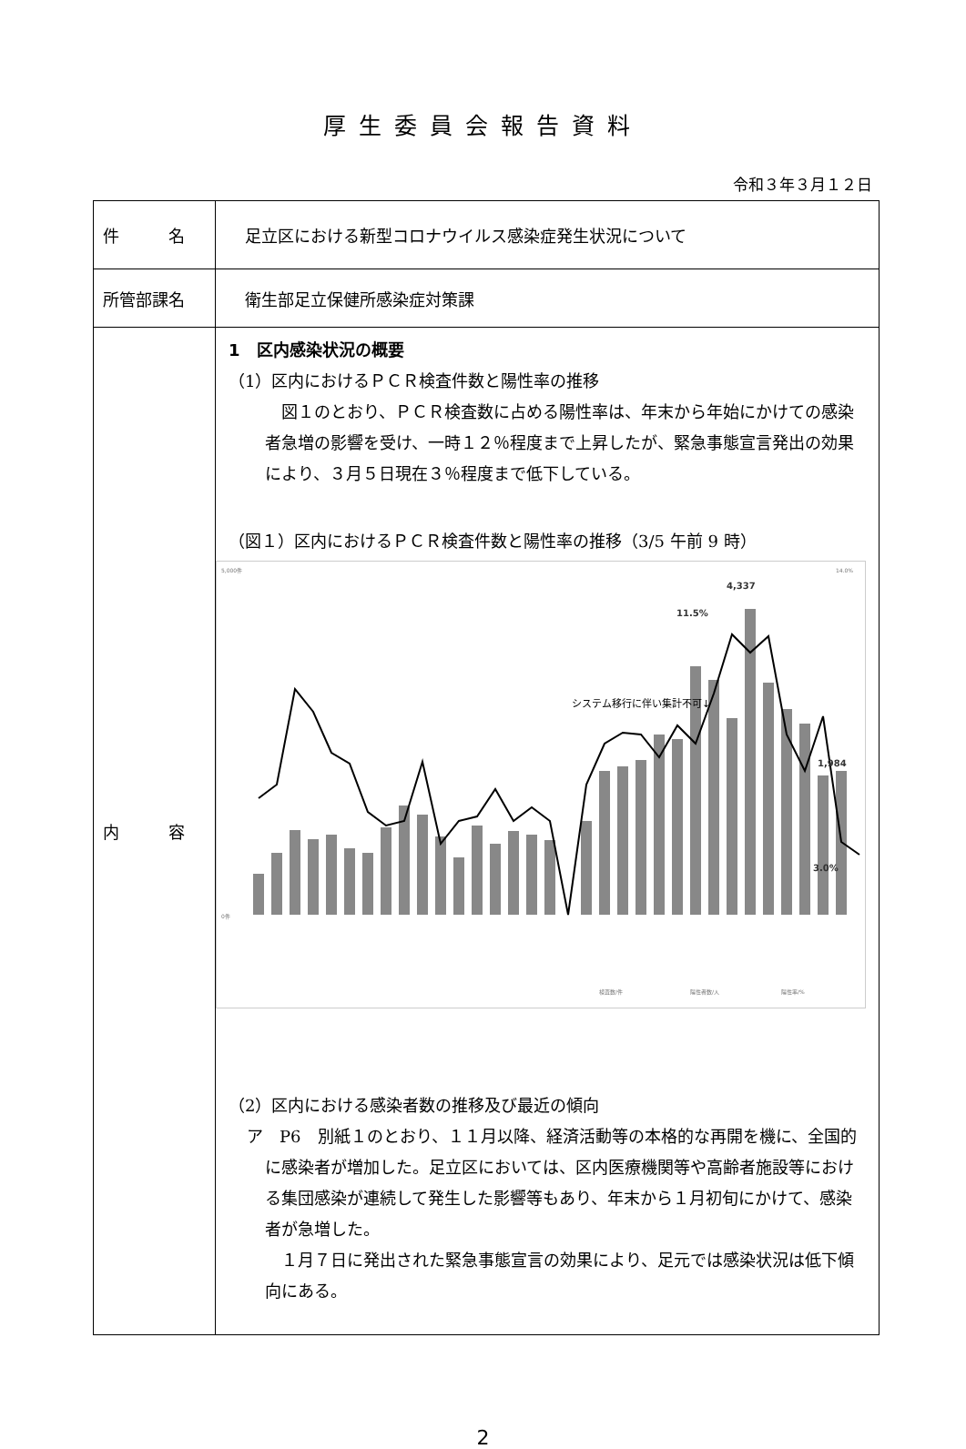厚生委員会報告資料
令和３年３月１２日
| 件 名 | 足立区における新型コロナウイルス感染症発生状況について |
| 所管部課名 | 衛生部足立保健所感染症対策課 |
| 内 容 | 1 区内感染状況の概要 （1）区内におけるＰＣＲ検査件数と陽性率の推移 図１のとおり、ＰＣＲ検査数に占める陽性率は、年末から年始にかけての感染者急増の影響を受け、一時１２％程度まで上昇したが、緊急事態宣言発出の効果により、３月５日現在３％程度まで低下している。 （図１）区内におけるＰＣＲ検査件数と陽性率の推移（3/5 午前 9 時） 5,000件 0件 14.0% 4,337 11.5% 1,984 3.0% システム移行に伴い集計不可↓ 検査数/件 陽性者数/人 陽性率/% （2）区内における感染者数の推移及び最近の傾向 ア P6 別紙１のとおり、１１月以降、経済活動等の本格的な再開を機に、全国的に感染者が増加した。足立区においては、区内医療機関等や高齢者施設等における集団感染が連続して発生した影響等もあり、年末から１月初旬にかけて、感染者が急増した。 １月７日に発出された緊急事態宣言の効果により、足元では感染状況は低下傾向にある。 |
2